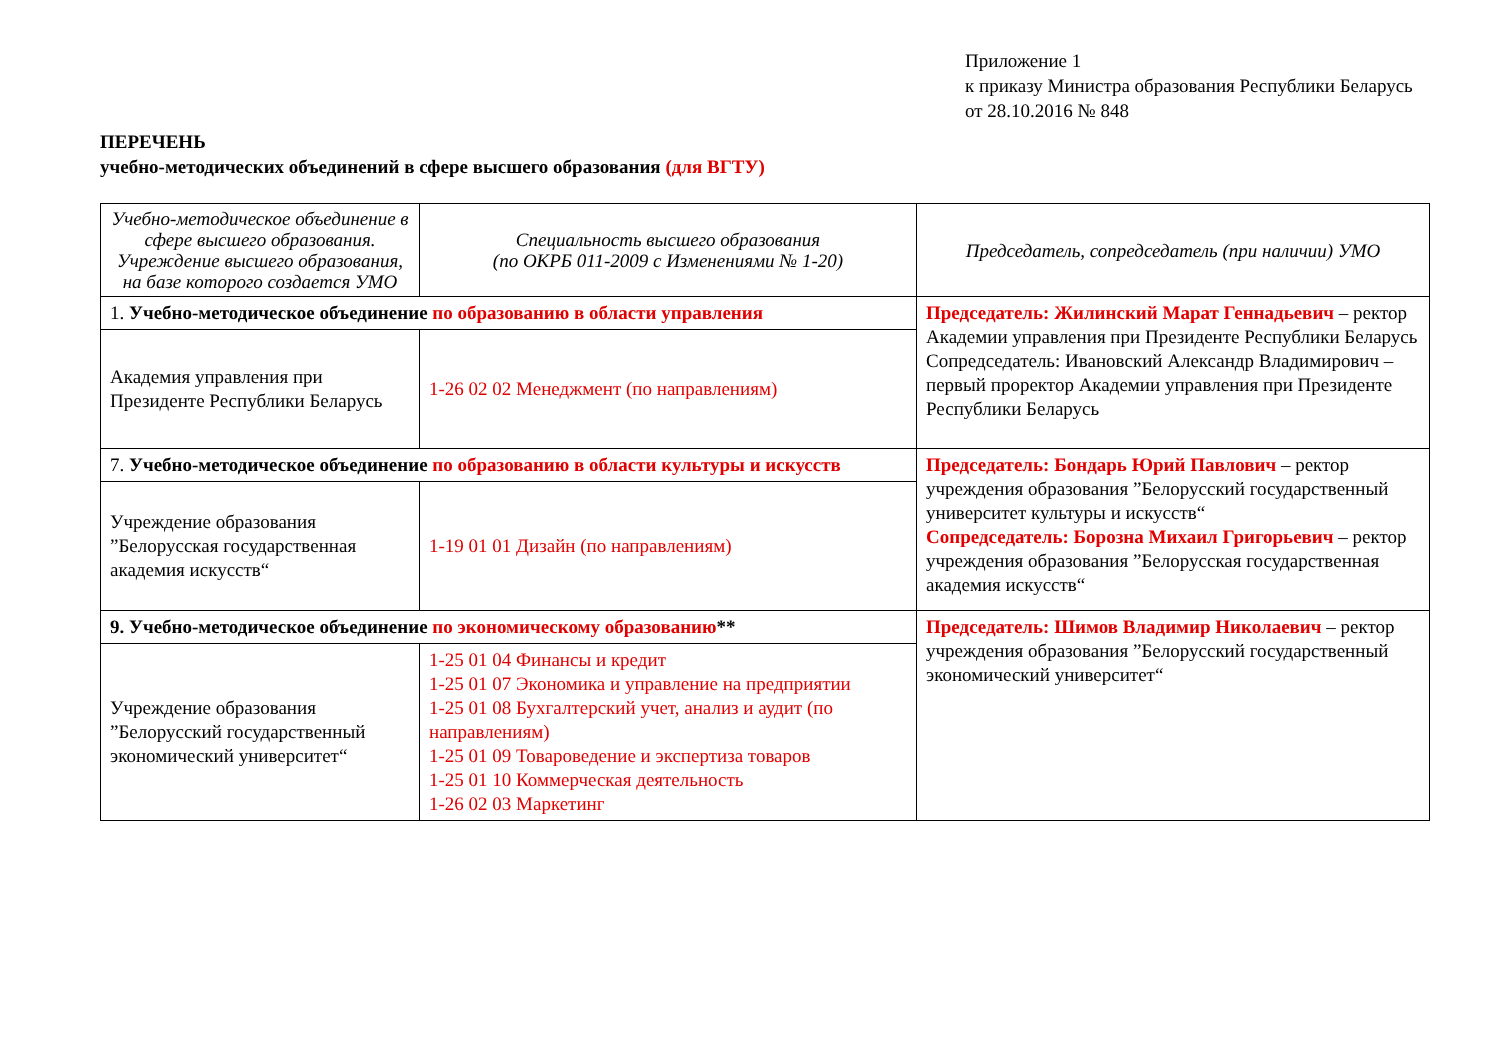Приложение 1
к приказу Министра образования Республики Беларусь
от 28.10.2016 № 848
ПЕРЕЧЕНЬ
учебно-методических объединений в сфере высшего образования (для ВГТУ)
| Учебно-методическое объединение в сфере высшего образования. Учреждение высшего образования, на базе которого создается УМО | Специальность высшего образования (по ОКРБ 011-2009 с Изменениями № 1-20) | Председатель, сопредседатель (при наличии) УМО |
| 1. Учебно-методическое объединение по образованию в области управления | | Председатель: Жилинский Марат Геннадьевич – ректор Академии управления при Президенте Республики Беларусь Сопредседатель: Ивановский Александр Владимирович – первый проректор Академии управления при Президенте Республики Беларусь |
| Академия управления при Президенте Республики Беларусь | 1-26 02 02 Менеджмент (по направлениям) | |
| 7. Учебно-методическое объединение по образованию в области культуры и искусств | | Председатель: Бондарь Юрий Павлович – ректор учреждения образования ”Белорусский государственный университет культуры и искусств“ Сопредседатель: Борозна Михаил Григорьевич – ректор учреждения образования ”Белорусская государственная академия искусств“ |
| Учреждение образования ”Белорусская государственная академия искусств“ | 1-19 01 01 Дизайн (по направлениям) | |
| 9. Учебно-методическое объединение по экономическому образованию ** | | Председатель: Шимов Владимир Николаевич – ректор учреждения образования ”Белорусский государственный экономический университет“ |
| Учреждение образования ”Белорусский государственный экономический университет“ | 1-25 01 04 Финансы и кредит 1-25 01 07 Экономика и управление на предприятии 1-25 01 08 Бухгалтерский учет, анализ и аудит (по направлениям) 1-25 01 09 Товароведение и экспертиза товаров 1-25 01 10 Коммерческая деятельность 1-26 02 03 Маркетинг | |